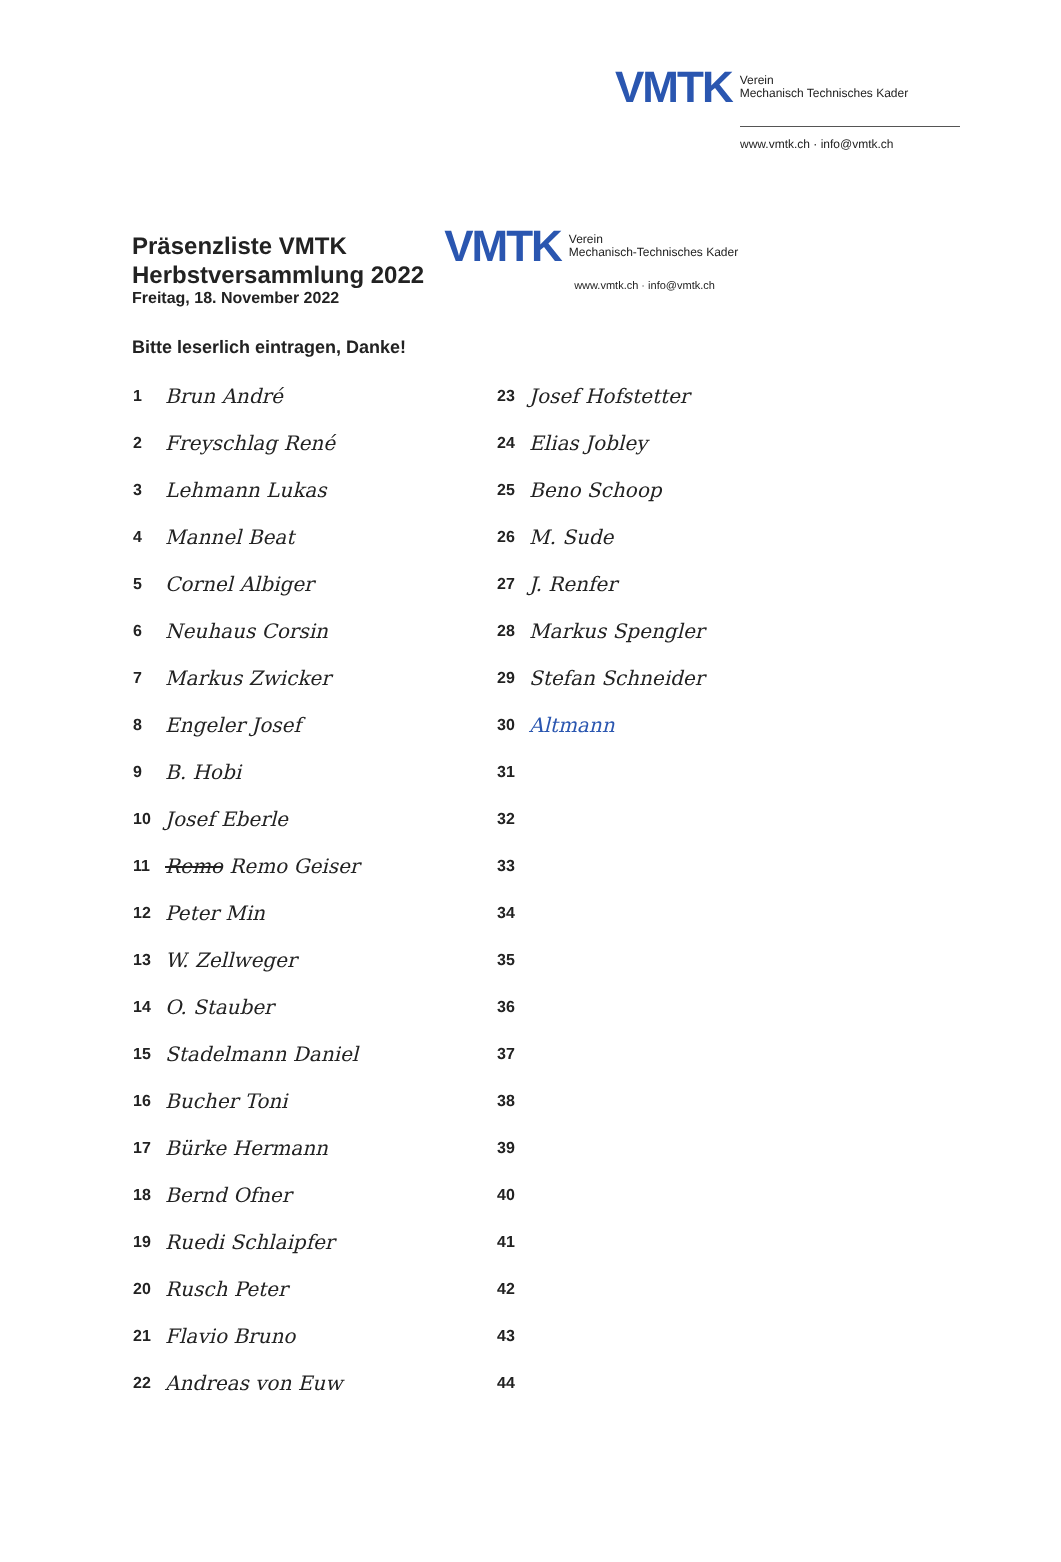VMTK Verein
Mechanisch Technisches Kader
www.vmtk.ch · info@vmtk.ch
Präsenzliste VMTK
Herbstversammlung 2022
Freitag, 18. November 2022
VMTK Verein
Mechanisch-Technisches Kader
www.vmtk.ch · info@vmtk.ch
Bitte leserlich eintragen, Danke!
| 1 | Brun André | 23 | Josef Hofstetter |
| 2 | Freyschlag René | 24 | Elias Jobley |
| 3 | Lehmann Lukas | 25 | Beno Schoop |
| 4 | Mannel Beat | 26 | M. Sude |
| 5 | Cornel Albiger | 27 | J. Renfer |
| 6 | Neuhaus Corsin | 28 | Markus Spengler |
| 7 | Markus Zwicker | 29 | Stefan Schneider |
| 8 | Engeler Josef | 30 | Altmann |
| 9 | B. Hobi | 31 | |
| 10 | Josef Eberle | 32 | |
| 11 | Remo Remo Geiser | 33 | |
| 12 | Peter Min | 34 | |
| 13 | W. Zellweger | 35 | |
| 14 | O. Stauber | 36 | |
| 15 | Stadelmann Daniel | 37 | |
| 16 | Bucher Toni | 38 | |
| 17 | Bürke Hermann | 39 | |
| 18 | Bernd Ofner | 40 | |
| 19 | Ruedi Schlaipfer | 41 | |
| 20 | Rusch Peter | 42 | |
| 21 | Flavio Bruno | 43 | |
| 22 | Andreas von Euw | 44 | |